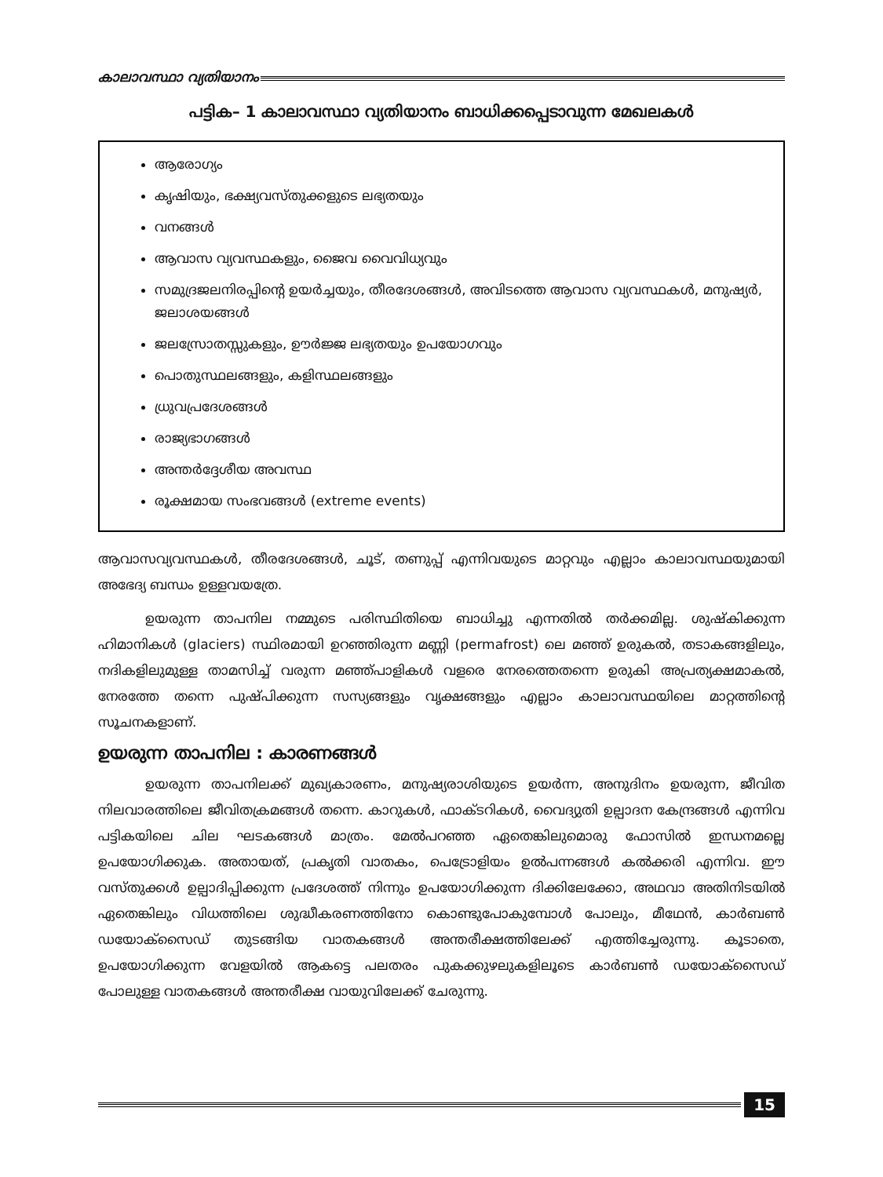കാലാവസ്ഥാ വ്യതിയാനം
പട്ടിക– 1 കാലാവസ്ഥാ വ്യതിയാനം ബാധിക്കപ്പെടാവുന്ന മേഖലകൾ
ആരോഗ്യം
കൃഷിയും, ഭക്ഷ്യവസ്തുക്കളുടെ ലഭ്യതയും
വനങ്ങൾ
ആവാസ വ്യവസ്ഥകളും, ജൈവ വൈവിധ്യവും
സമുദ്രജലനിരപ്പിന്റെ ഉയർച്ചയും, തീരദേശങ്ങൾ, അവിടത്തെ ആവാസ വ്യവസ്ഥകൾ, മനുഷ്യർ, ജലാശയങ്ങൾ
ജലസ്രോതസ്സുകളും, ഊർജ്ജ ലഭ്യതയും ഉപയോഗവും
പൊതുസ്ഥലങ്ങളും, കളിസ്ഥലങ്ങളും
ധ്രുവപ്രദേശങ്ങൾ
രാജ്യഭാഗങ്ങൾ
അന്തർദ്ദേശീയ അവസ്ഥ
രൂക്ഷമായ സംഭവങ്ങൾ (extreme events)
ആവാസവ്യവസ്ഥകൾ, തീരദേശങ്ങൾ, ചൂട്, തണുപ്പ് എന്നിവയുടെ മാറ്റവും എല്ലാം കാലാവസ്ഥയുമായി അഭേദ്യ ബന്ധം ഉള്ളവയത്രേ.
ഉയരുന്ന താപനില നമ്മുടെ പരിസ്ഥിതിയെ ബാധിച്ചു എന്നതിൽ തർക്കമില്ല. ശുഷ്കിക്കുന്ന ഹിമാനികൾ (glaciers) സ്ഥിരമായി ഉറഞ്ഞിരുന്ന മണ്ണി (permafrost) ലെ മഞ്ഞ് ഉരുകൽ, തടാകങ്ങളിലും, നദികളിലുമുള്ള താമസിച്ച് വരുന്ന മഞ്ഞ്പാളികൾ വളരെ നേരത്തെതന്നെ ഉരുകി അപ്രത്യക്ഷമാകൽ, നേരത്തേ തന്നെ പുഷ്പിക്കുന്ന സസ്യങ്ങളും വൃക്ഷങ്ങളും എല്ലാം കാലാവസ്ഥയിലെ മാറ്റത്തിന്റെ സൂചനകളാണ്.
ഉയരുന്ന താപനില : കാരണങ്ങൾ
ഉയരുന്ന താപനിലക്ക് മുഖ്യകാരണം, മനുഷ്യരാശിയുടെ ഉയർന്ന, അനുദിനം ഉയരുന്ന, ജീവിത നിലവാരത്തിലെ ജീവിതക്രമങ്ങൾ തന്നെ. കാറുകൾ, ഫാക്ടറികൾ, വൈദ്യുതി ഉല്പാദന കേന്ദ്രങ്ങൾ എന്നിവ പട്ടികയിലെ ചില ഘടകങ്ങൾ മാത്രം. മേൽപറഞ്ഞ ഏതെങ്കിലുമൊരു ഫോസിൽ ഇന്ധനമല്ലെ ഉപയോഗിക്കുക. അതായത്, പ്രകൃതി വാതകം, പെട്രോളിയം ഉൽപന്നങ്ങൾ കൽക്കരി എന്നിവ. ഈ വസ്തുക്കൾ ഉല്പാദിപ്പിക്കുന്ന പ്രദേശത്ത് നിന്നും ഉപയോഗിക്കുന്ന ദിക്കിലേക്കോ, അഥവാ അതിനിടയിൽ ഏതെങ്കിലും വിധത്തിലെ ശുദ്ധീകരണത്തിനോ കൊണ്ടുപോകുമ്പോൾ പോലും, മീഥേൻ, കാർബൺ ഡയോക്സൈഡ് തുടങ്ങിയ വാതകങ്ങൾ അന്തരീക്ഷത്തിലേക്ക് എത്തിച്ചേരുന്നു. കൂടാതെ, ഉപയോഗിക്കുന്ന വേളയിൽ ആകട്ടെ പലതരം പുകക്കുഴലുകളിലൂടെ കാർബൺ ഡയോക്സൈഡ് പോലുള്ള വാതകങ്ങൾ അന്തരീക്ഷ വായുവിലേക്ക് ചേരുന്നു.
15